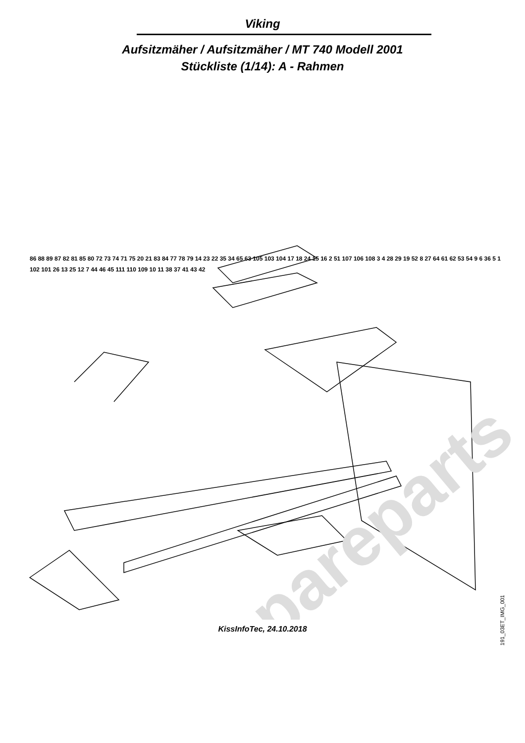Viking
Aufsitzmäher / Aufsitzmäher / MT 740 Modell 2001
Stückliste (1/14): A - Rahmen
spareparts
86 88 89 87 82 81 85 80 72 73 74 71 75 20 21 83 84 77 78 79 14 23 22 35 34 65 63 105 103 104 17 18 24 15 16 2 51 107 106 108 3 4 28 29 19 52 8 27 64 61 62 53 54 9 6 36 5 1 102 101 26 13 25 12 7 44 46 45 111 110 109 10 11 38 37 41 43 42
191_03ET_IMG_001
KissInfoTec, 24.10.2018